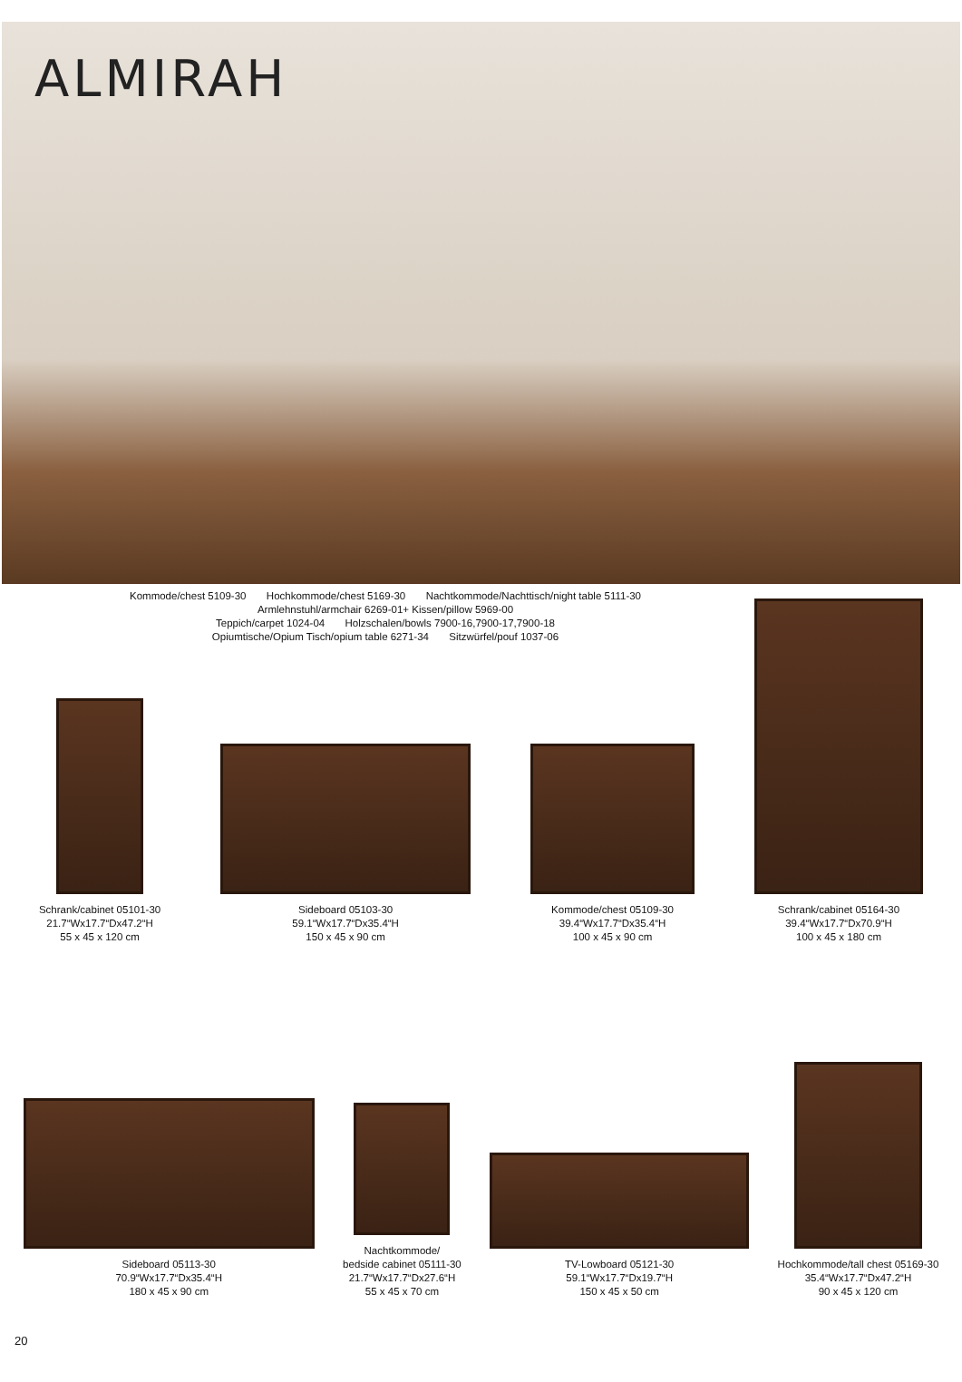ALMIRAH
Kommode/chest 5109-30 Hochkommode/chest 5169-30 Nachtkommode/Nachttisch/night table 5111-30
Armlehnstuhl/armchair 6269-01+ Kissen/pillow 5969-00
Teppich/carpet 1024-04 Holzschalen/bowls 7900-16,7900-17,7900-18
Opiumtische/Opium Tisch/opium table 6271-34 Sitzwürfel/pouf 1037-06
Schrank/cabinet 05101-30
21.7“Wx17.7“Dx47.2“H
55 x 45 x 120 cm
Sideboard 05103-30
59.1“Wx17.7“Dx35.4“H
150 x 45 x 90 cm
Kommode/chest 05109-30
39.4“Wx17.7“Dx35.4“H
100 x 45 x 90 cm
Schrank/cabinet 05164-30
39.4“Wx17.7“Dx70.9“H
100 x 45 x 180 cm
Sideboard 05113-30
70.9“Wx17.7“Dx35.4“H
180 x 45 x 90 cm
Nachtkommode/
bedside cabinet 05111-30
21.7“Wx17.7“Dx27.6“H
55 x 45 x 70 cm
TV-Lowboard 05121-30
59.1“Wx17.7“Dx19.7“H
150 x 45 x 50 cm
Hochkommode/tall chest 05169-30
35.4“Wx17.7“Dx47.2“H
90 x 45 x 120 cm
20